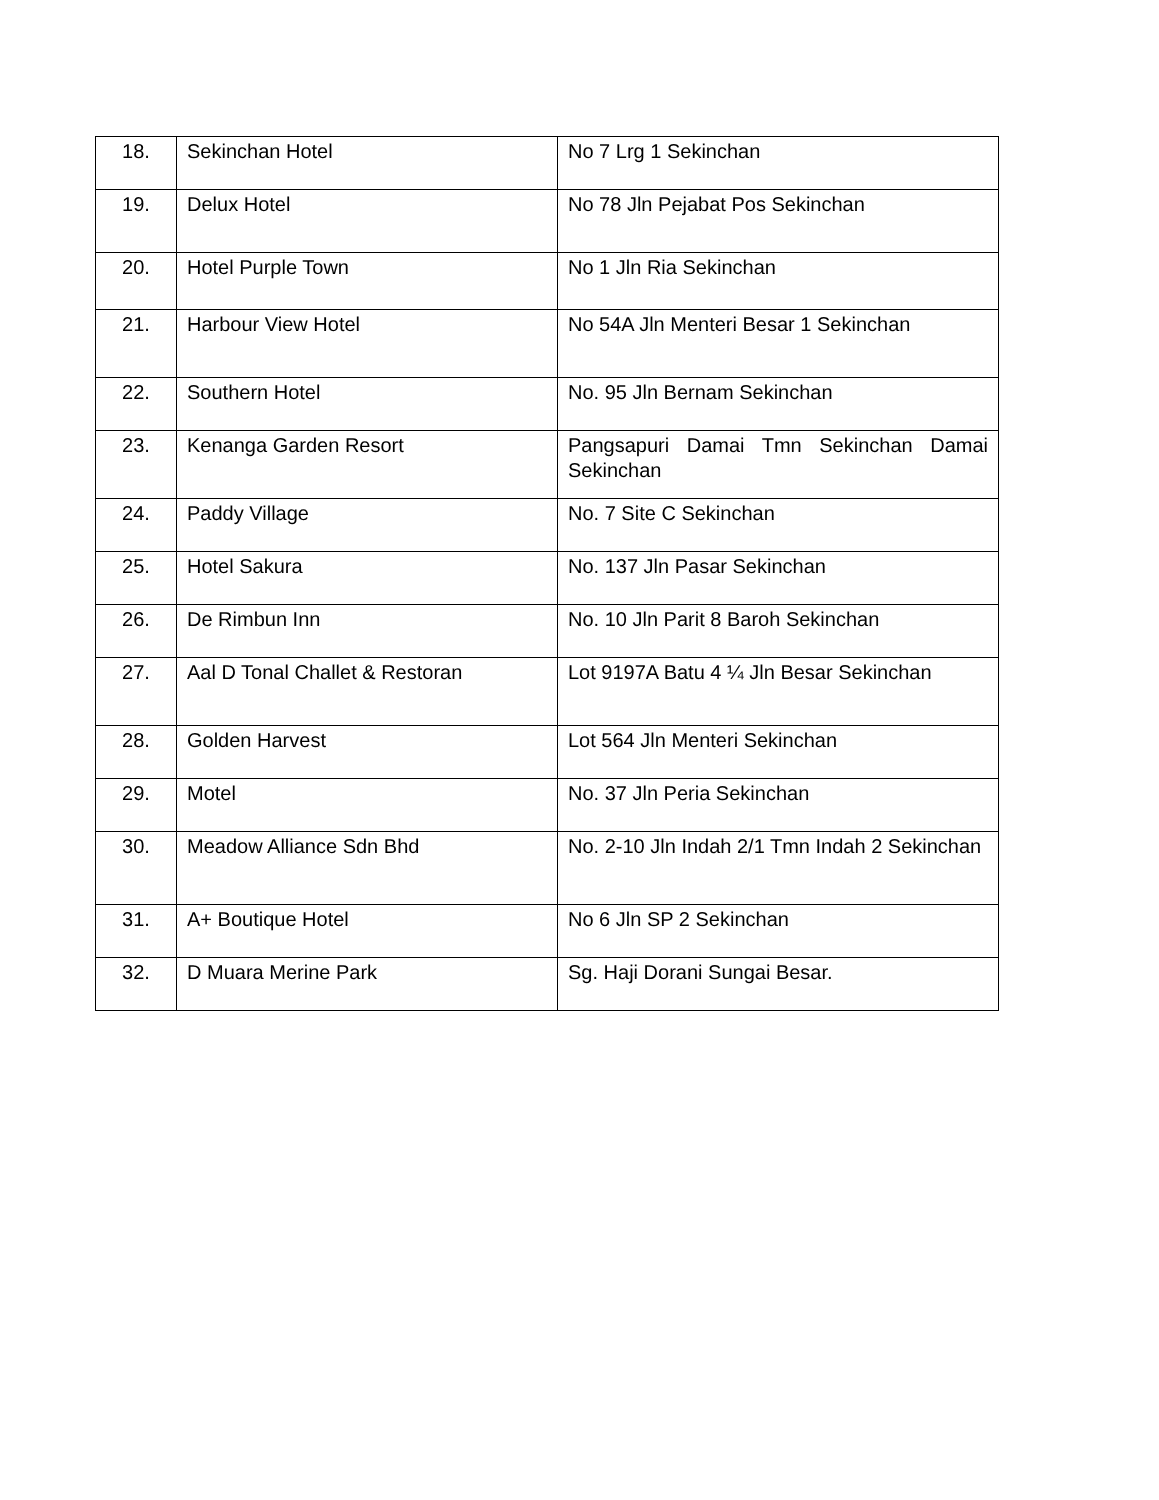| 18. | Sekinchan Hotel | No 7 Lrg 1 Sekinchan |
| 19. | Delux Hotel | No 78 Jln Pejabat Pos Sekinchan |
| 20. | Hotel Purple Town | No 1 Jln Ria Sekinchan |
| 21. | Harbour View Hotel | No 54A Jln Menteri Besar 1 Sekinchan |
| 22. | Southern Hotel | No. 95 Jln Bernam Sekinchan |
| 23. | Kenanga Garden Resort | Pangsapuri Damai Tmn Sekinchan Damai Sekinchan |
| 24. | Paddy Village | No. 7 Site C Sekinchan |
| 25. | Hotel Sakura | No. 137 Jln Pasar Sekinchan |
| 26. | De Rimbun Inn | No. 10 Jln Parit 8 Baroh Sekinchan |
| 27. | Aal D Tonal Challet & Restoran | Lot 9197A Batu 4 ¼ Jln Besar Sekinchan |
| 28. | Golden Harvest | Lot 564 Jln Menteri Sekinchan |
| 29. | Motel | No. 37 Jln Peria Sekinchan |
| 30. | Meadow Alliance Sdn Bhd | No. 2-10 Jln Indah 2/1 Tmn Indah 2 Sekinchan |
| 31. | A+ Boutique Hotel | No 6 Jln SP 2 Sekinchan |
| 32. | D Muara Merine Park | Sg. Haji Dorani Sungai Besar. |